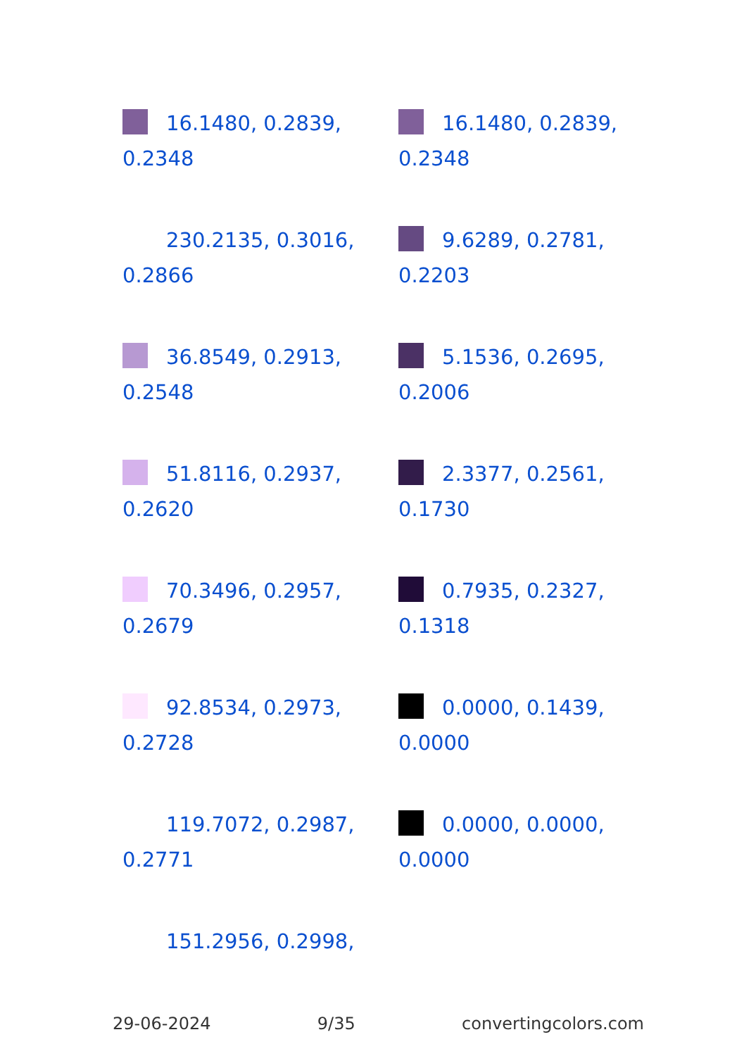16.1480, 0.2839,
0.2348
16.1480, 0.2839,
0.2348
230.2135, 0.3016,
0.2866
9.6289, 0.2781,
0.2203
36.8549, 0.2913,
0.2548
5.1536, 0.2695,
0.2006
51.8116, 0.2937,
0.2620
2.3377, 0.2561,
0.1730
70.3496, 0.2957,
0.2679
0.7935, 0.2327,
0.1318
92.8534, 0.2973,
0.2728
0.0000, 0.1439,
0.0000
119.7072, 0.2987,
0.2771
0.0000, 0.0000,
0.0000
151.2956, 0.2998,
29-06-2024 9/35 convertingcolors.com